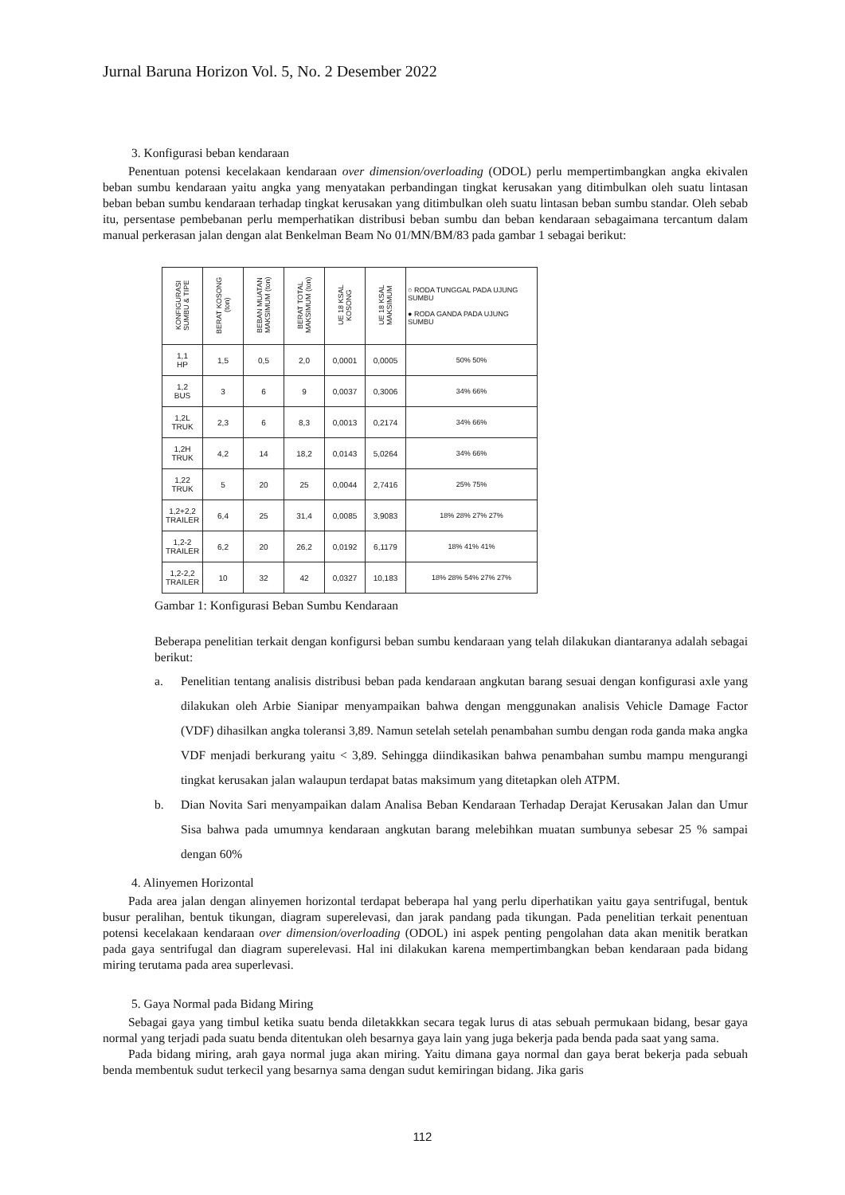Jurnal Baruna Horizon Vol. 5, No. 2 Desember 2022
3. Konfigurasi beban kendaraan
Penentuan potensi kecelakaan kendaraan over dimension/overloading (ODOL) perlu mempertimbangkan angka ekivalen beban sumbu kendaraan yaitu angka yang menyatakan perbandingan tingkat kerusakan yang ditimbulkan oleh suatu lintasan beban beban sumbu kendaraan terhadap tingkat kerusakan yang ditimbulkan oleh suatu lintasan beban sumbu standar. Oleh sebab itu, persentase pembebanan perlu memperhatikan distribusi beban sumbu dan beban kendaraan sebagaimana tercantum dalam manual perkerasan jalan dengan alat Benkelman Beam No 01/MN/BM/83 pada gambar 1 sebagai berikut:
| KONFIGURASI SUMBU & TIPE | BERAT KOSONG (ton) | BEBAN MUATAN MAKSIMUM (ton) | BERAT TOTAL MAKSIMUM (ton) | UE 18 KSAL KOSONG | UE 18 KSAL MAKSIMUM | ○ RODA TUNGGAL PADA UJUNG SUMBU ● RODA GANDA PADA UJUNG SUMBU |
| --- | --- | --- | --- | --- | --- | --- |
| 1,1 HP | 1,5 | 0,5 | 2,0 | 0,0001 | 0,0005 | 50% 50% |
| 1,2 BUS | 3 | 6 | 9 | 0,0037 | 0,3006 | 34% 66% |
| 1,2L TRUK | 2,3 | 6 | 8,3 | 0,0013 | 0,2174 | 34% 66% |
| 1,2H TRUK | 4,2 | 14 | 18,2 | 0,0143 | 5,0264 | 34% 66% |
| 1,22 TRUK | 5 | 20 | 25 | 0,0044 | 2,7416 | 25% 75% |
| 1,2+2,2 TRAILER | 6,4 | 25 | 31,4 | 0,0085 | 3,9083 | 18% 28% 27% 27% |
| 1,2-2 TRAILER | 6,2 | 20 | 26,2 | 0,0192 | 6,1179 | 18% 41% 41% |
| 1,2-2,2 TRAILER | 10 | 32 | 42 | 0,0327 | 10,183 | 18% 28% 54% 27% 27% |
Gambar 1: Konfigurasi Beban Sumbu Kendaraan
Beberapa penelitian terkait dengan konfigursi beban sumbu kendaraan yang telah dilakukan diantaranya adalah sebagai berikut:
a. Penelitian tentang analisis distribusi beban pada kendaraan angkutan barang sesuai dengan konfigurasi axle yang dilakukan oleh Arbie Sianipar menyampaikan bahwa dengan menggunakan analisis Vehicle Damage Factor (VDF) dihasilkan angka toleransi 3,89. Namun setelah setelah penambahan sumbu dengan roda ganda maka angka VDF menjadi berkurang yaitu < 3,89. Sehingga diindikasikan bahwa penambahan sumbu mampu mengurangi tingkat kerusakan jalan walaupun terdapat batas maksimum yang ditetapkan oleh ATPM.
b. Dian Novita Sari menyampaikan dalam Analisa Beban Kendaraan Terhadap Derajat Kerusakan Jalan dan Umur Sisa bahwa pada umumnya kendaraan angkutan barang melebihkan muatan sumbunya sebesar 25 % sampai dengan 60%
4. Alinyemen Horizontal
Pada area jalan dengan alinyemen horizontal terdapat beberapa hal yang perlu diperhatikan yaitu gaya sentrifugal, bentuk busur peralihan, bentuk tikungan, diagram superelevasi, dan jarak pandang pada tikungan. Pada penelitian terkait penentuan potensi kecelakaan kendaraan over dimension/overloading (ODOL) ini aspek penting pengolahan data akan menitik beratkan pada gaya sentrifugal dan diagram superelevasi. Hal ini dilakukan karena mempertimbangkan beban kendaraan pada bidang miring terutama pada area superlevasi.
5. Gaya Normal pada Bidang Miring
Sebagai gaya yang timbul ketika suatu benda diletakkkan secara tegak lurus di atas sebuah permukaan bidang, besar gaya normal yang terjadi pada suatu benda ditentukan oleh besarnya gaya lain yang juga bekerja pada benda pada saat yang sama.
Pada bidang miring, arah gaya normal juga akan miring. Yaitu dimana gaya normal dan gaya berat bekerja pada sebuah benda membentuk sudut terkecil yang besarnya sama dengan sudut kemiringan bidang. Jika garis
112